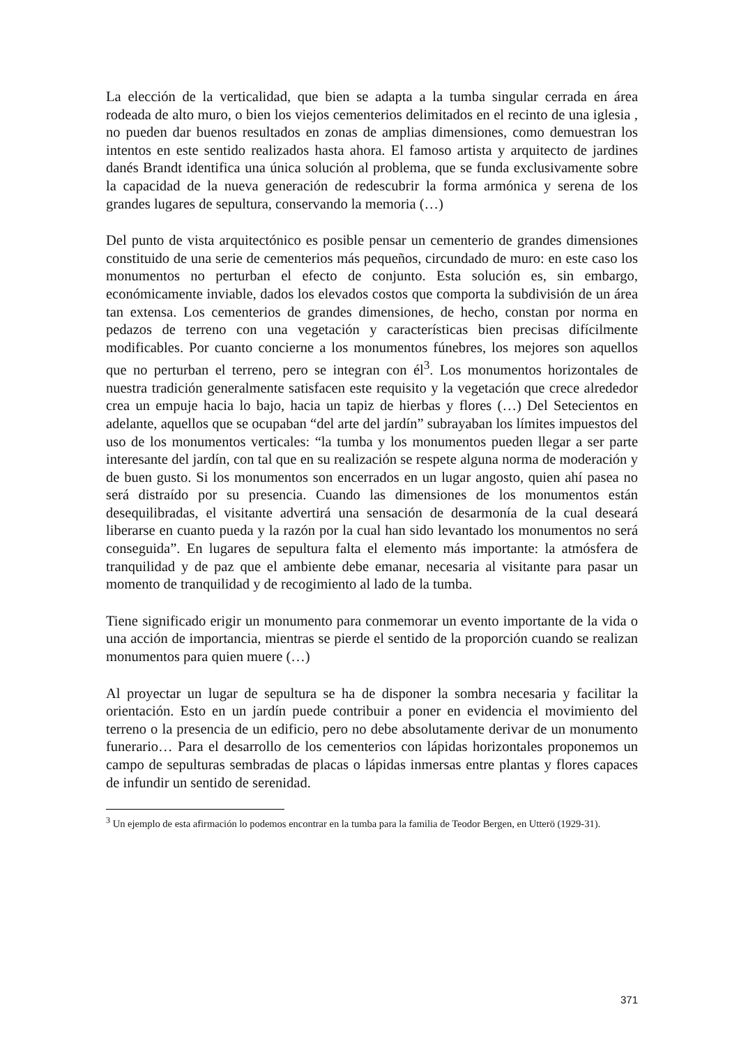La elección de la verticalidad, que bien se adapta a la tumba singular cerrada en área rodeada de alto muro, o bien los viejos cementerios delimitados en el recinto de una iglesia , no pueden dar buenos resultados en zonas de amplias dimensiones, como demuestran los intentos en este sentido realizados hasta ahora. El famoso artista y arquitecto de jardines danés Brandt identifica una única solución al problema, que se funda exclusivamente sobre la capacidad de la nueva generación de redescubrir la forma armónica y serena de los grandes lugares de sepultura, conservando la memoria (…)
Del punto de vista arquitectónico es posible pensar un cementerio de grandes dimensiones constituido de una serie de cementerios más pequeños, circundado de muro: en este caso los monumentos no perturban el efecto de conjunto. Esta solución es, sin embargo, económicamente inviable, dados los elevados costos que comporta la subdivisión de un área tan extensa. Los cementerios de grandes dimensiones, de hecho, constan por norma en pedazos de terreno con una vegetación y características bien precisas difícilmente modificables. Por cuanto concierne a los monumentos fúnebres, los mejores son aquellos que no perturban el terreno, pero se integran con él<sup>3</sup>. Los monumentos horizontales de nuestra tradición generalmente satisfacen este requisito y la vegetación que crece alrededor crea un empuje hacia lo bajo, hacia un tapiz de hierbas y flores (…) Del Setecientos en adelante, aquellos que se ocupaban “del arte del jardín” subrayaban los límites impuestos del uso de los monumentos verticales: “la tumba y los monumentos pueden llegar a ser parte interesante del jardín, con tal que en su realización se respete alguna norma de moderación y de buen gusto. Si los monumentos son encerrados en un lugar angosto, quien ahí pasea no será distraído por su presencia. Cuando las dimensiones de los monumentos están desequilibradas, el visitante advertirá una sensación de desarmonía de la cual deseará liberarse en cuanto pueda y la razón por la cual han sido levantado los monumentos no será conseguida”. En lugares de sepultura falta el elemento más importante: la atmósfera de tranquilidad y de paz que el ambiente debe emanar, necesaria al visitante para pasar un momento de tranquilidad y de recogimiento al lado de la tumba.
Tiene significado erigir un monumento para conmemorar un evento importante de la vida o una acción de importancia, mientras se pierde el sentido de la proporción cuando se realizan monumentos para quien muere (…)
Al proyectar un lugar de sepultura se ha de disponer la sombra necesaria y facilitar la orientación. Esto en un jardín puede contribuir a poner en evidencia el movimiento del terreno o la presencia de un edificio, pero no debe absolutamente derivar de un monumento funerario… Para el desarrollo de los cementerios con lápidas horizontales proponemos un campo de sepulturas sembradas de placas o lápidas inmersas entre plantas y flores capaces de infundir un sentido de serenidad.
<sup>3</sup> Un ejemplo de esta afirmación lo podemos encontrar en la tumba para la familia de Teodor Bergen, en Utterö (1929-31).
371